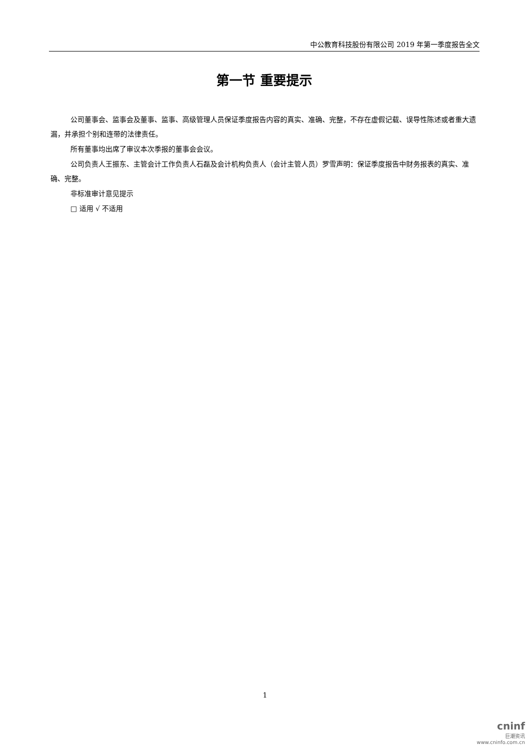中公教育科技股份有限公司 2019 年第一季度报告全文
第一节 重要提示
公司董事会、监事会及董事、监事、高级管理人员保证季度报告内容的真实、准确、完整，不存在虚假记载、误导性陈述或者重大遗漏，并承担个别和连带的法律责任。
所有董事均出席了审议本次季报的董事会会议。
公司负责人王振东、主管会计工作负责人石磊及会计机构负责人（会计主管人员）罗雪声明：保证季度报告中财务报表的真实、准确、完整。
非标准审计意见提示
□ 适用 √ 不适用
1
cninf
巨潮资讯
www.cninfo.com.cn